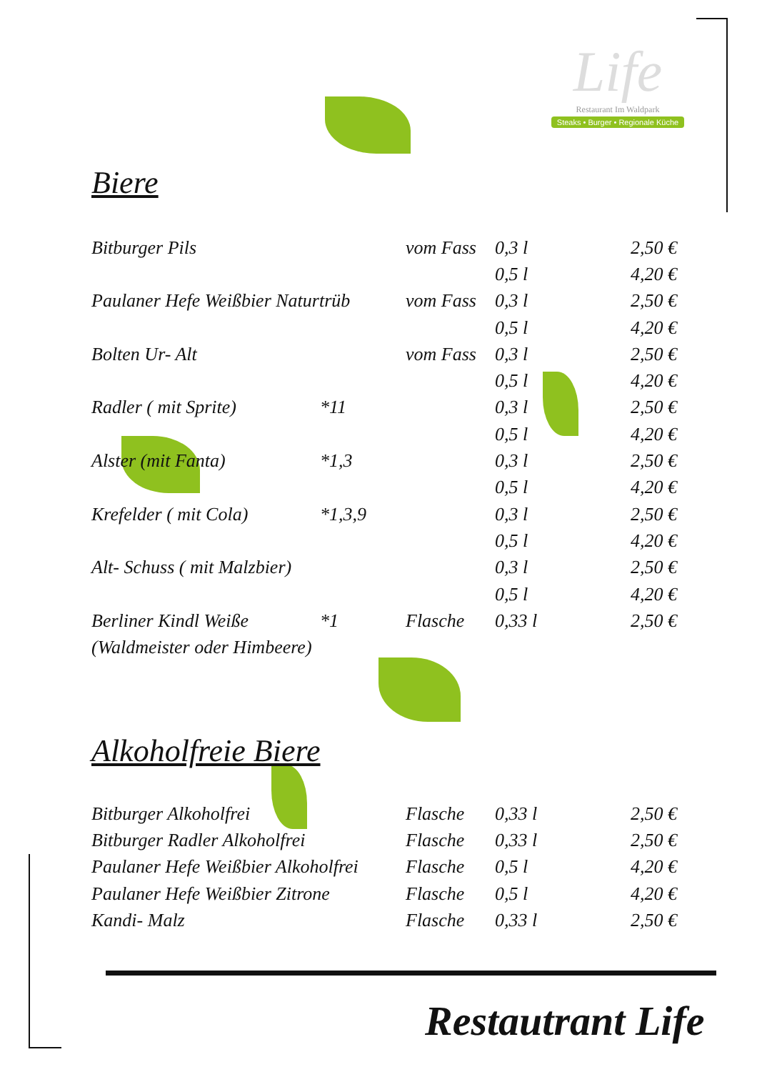Life
Restaurant Im Waldpark
Steaks • Burger • Regionale Küche
Biere
| Bitburger Pils | | vom Fass | 0,3 l | 2,50 € |
| | | | 0,5 l | 4,20 € |
| Paulaner Hefe Weißbier Naturtrüb | | vom Fass | 0,3 l | 2,50 € |
| | | | 0,5 l | 4,20 € |
| Bolten Ur- Alt | | vom Fass | 0,3 l | 2,50 € |
| | | | 0,5 l | 4,20 € |
| Radler ( mit Sprite) | *11 | | 0,3 l | 2,50 € |
| | | | 0,5 l | 4,20 € |
| Alster (mit Fanta) | *1,3 | | 0,3 l | 2,50 € |
| | | | 0,5 l | 4,20 € |
| Krefelder ( mit Cola) | *1,3,9 | | 0,3 l | 2,50 € |
| | | | 0,5 l | 4,20 € |
| Alt- Schuss ( mit Malzbier) | | | 0,3 l | 2,50 € |
| | | | 0,5 l | 4,20 € |
| Berliner Kindl Weiße | *1 | Flasche | 0,33 l | 2,50 € |
| (Waldmeister oder Himbeere) | | | | |
Alkoholfreie Biere
| Bitburger Alkoholfrei | Flasche | 0,33 l | 2,50 € |
| Bitburger Radler Alkoholfrei | Flasche | 0,33 l | 2,50 € |
| Paulaner Hefe Weißbier Alkoholfrei | Flasche | 0,5 l | 4,20 € |
| Paulaner Hefe Weißbier Zitrone | Flasche | 0,5 l | 4,20 € |
| Kandi- Malz | Flasche | 0,33 l | 2,50 € |
Restautrant Life